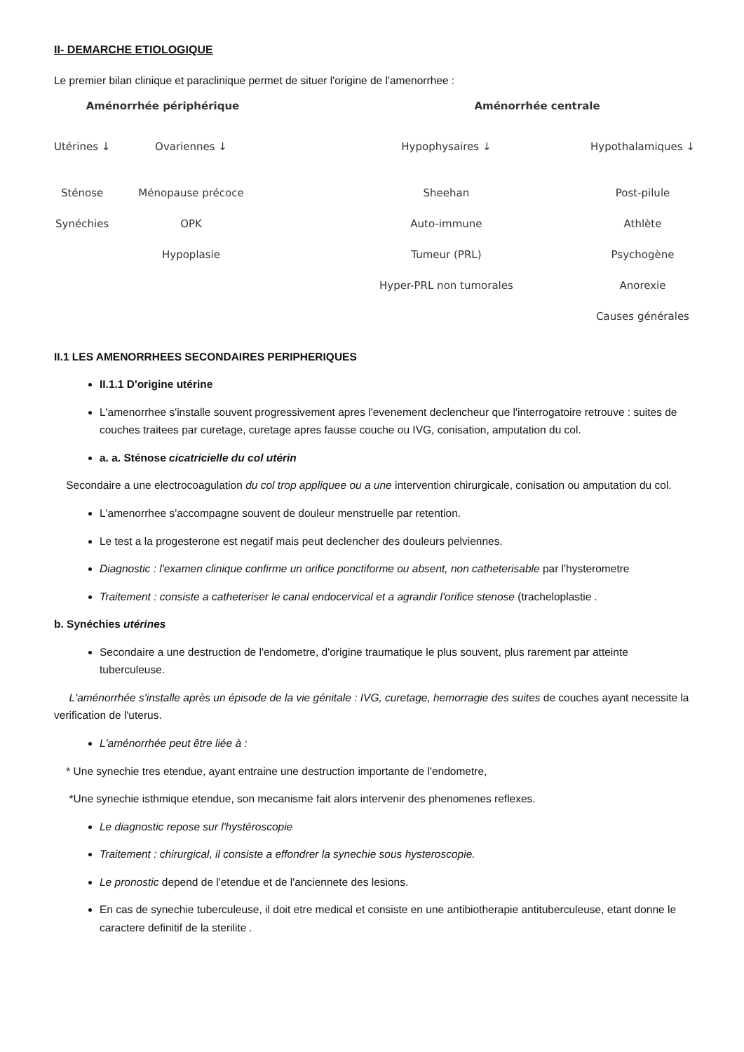II- DEMARCHE ETIOLOGIQUE
Le premier bilan clinique et paraclinique permet de situer l'origine de l'amenorrhee :
Aménorrhée périphérique
Utérines ↓
Sténose
Synéchies
Ovariennes ↓
Ménopause précoce
OPK
Hypoplasie
Aménorrhée centrale
Hypophysaires ↓
Sheehan
Auto-immune
Tumeur (PRL)
Hyper-PRL non tumorales
Hypothalamiques ↓
Post-pilule
Athlète
Psychogène
Anorexie
Causes générales
II.1 LES AMENORRHEES SECONDAIRES PERIPHERIQUES
II.1.1 D'origine utérine
L'amenorrhee s'installe souvent progressivement apres l'evenement declencheur que l'interrogatoire retrouve : suites de couches traitees par curetage, curetage apres fausse couche ou IVG, conisation, amputation du col.
a. a. Sténose cicatricielle du col utérin
Secondaire a une electrocoagulation du col trop appliquee ou a une intervention chirurgicale, conisation ou amputation du col.
L'amenorrhee s'accompagne souvent de douleur menstruelle par retention.
Le test a la progesterone est negatif mais peut declencher des douleurs pelviennes.
Diagnostic : l'examen clinique confirme un orifice ponctiforme ou absent, non catheterisable par l'hysterometre
Traitement : consiste a catheteriser le canal endocervical et a agrandir l'orifice stenose (tracheloplastie .
b. Synéchies utérines
Secondaire a une destruction de l'endometre, d'origine traumatique le plus souvent, plus rarement par atteinte tuberculeuse.
L'aménorrhée s'installe après un épisode de la vie génitale : IVG, curetage, hemorragie des suites de couches ayant necessite la verification de l'uterus.
L'aménorrhée peut être liée à :
* Une synechie tres etendue, ayant entraine une destruction importante de l'endometre,
*Une synechie isthmique etendue, son mecanisme fait alors intervenir des phenomenes reflexes.
Le diagnostic repose sur l'hystéroscopie
Traitement : chirurgical, il consiste a effondrer la synechie sous hysteroscopie.
Le pronostic depend de l'etendue et de l'anciennete des lesions.
En cas de synechie tuberculeuse, il doit etre medical et consiste en une antibiotherapie antituberculeuse, etant donne le caractere definitif de la sterilite .